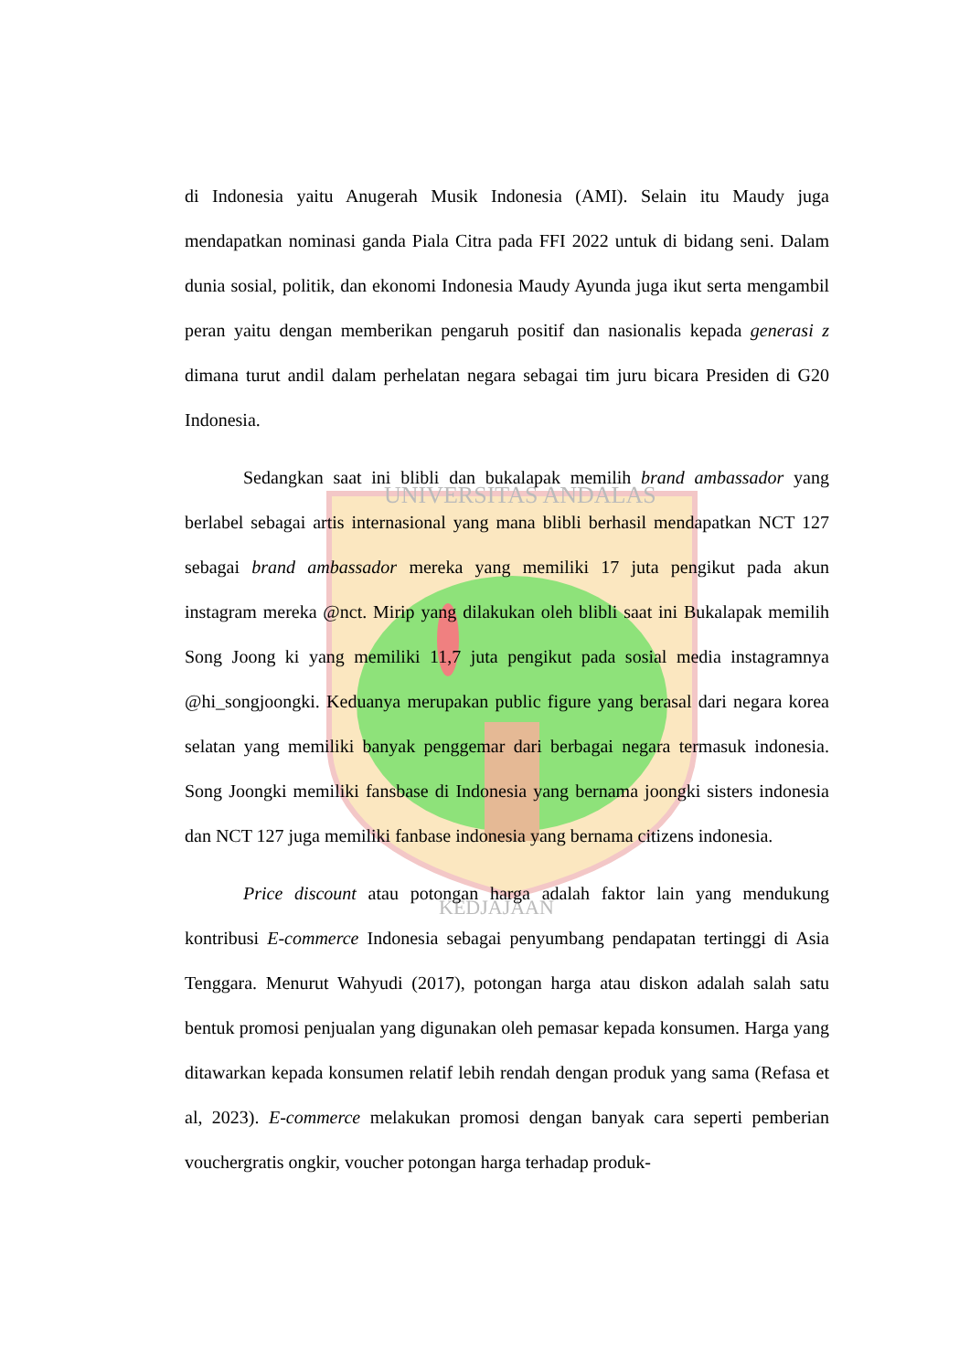UNIVERSITAS ANDALAS
KEDJAJAAN
di Indonesia yaitu Anugerah Musik Indonesia (AMI). Selain itu Maudy juga mendapatkan nominasi ganda Piala Citra pada FFI 2022 untuk di bidang seni. Dalam dunia sosial, politik, dan ekonomi Indonesia Maudy Ayunda juga ikut serta mengambil peran yaitu dengan memberikan pengaruh positif dan nasionalis kepada generasi z dimana turut andil dalam perhelatan negara sebagai tim juru bicara Presiden di G20 Indonesia.
Sedangkan saat ini blibli dan bukalapak memilih brand ambassador yang berlabel sebagai artis internasional yang mana blibli berhasil mendapatkan NCT 127 sebagai brand ambassador mereka yang memiliki 17 juta pengikut pada akun instagram mereka @nct. Mirip yang dilakukan oleh blibli saat ini Bukalapak memilih Song Joong ki yang memiliki 11,7 juta pengikut pada sosial media instagramnya @hi_songjoongki. Keduanya merupakan public figure yang berasal dari negara korea selatan yang memiliki banyak penggemar dari berbagai negara termasuk indonesia. Song Joongki memiliki fansbase di Indonesia yang bernama joongki sisters indonesia dan NCT 127 juga memiliki fanbase indonesia yang bernama citizens indonesia.
Price discount atau potongan harga adalah faktor lain yang mendukung kontribusi E-commerce Indonesia sebagai penyumbang pendapatan tertinggi di Asia Tenggara. Menurut Wahyudi (2017), potongan harga atau diskon adalah salah satu bentuk promosi penjualan yang digunakan oleh pemasar kepada konsumen. Harga yang ditawarkan kepada konsumen relatif lebih rendah dengan produk yang sama (Refasa et al, 2023). E-commerce melakukan promosi dengan banyak cara seperti pemberian vouchergratis ongkir, voucher potongan harga terhadap produk-